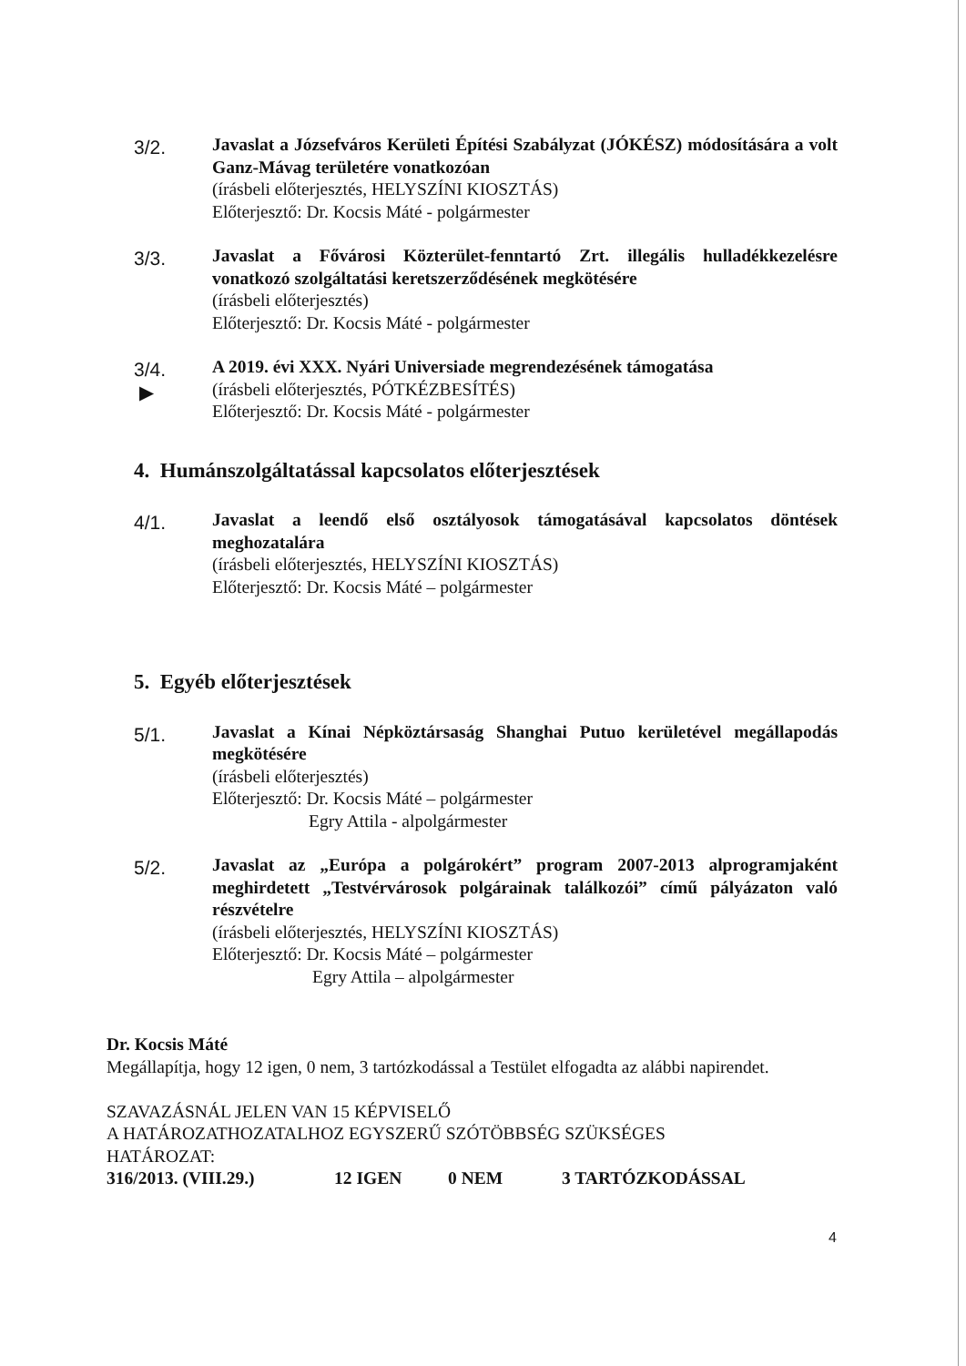3/2.
Javaslat a Józsefváros Kerületi Építési Szabályzat (JÓKÉSZ) módosítására a volt Ganz-Mávag területére vonatkozóan
(írásbeli előterjesztés, HELYSZÍNI KIOSZTÁS)
Előterjesztő: Dr. Kocsis Máté - polgármester
3/3.
Javaslat a Fővárosi Közterület-fenntartó Zrt. illegális hulladékkezelésre vonatkozó szolgáltatási keretszerződésének megkötésére
(írásbeli előterjesztés)
Előterjesztő: Dr. Kocsis Máté - polgármester
3/4.
▶
A 2019. évi XXX. Nyári Universiade megrendezésének támogatása
(írásbeli előterjesztés, PÓTKÉZBESÍTÉS)
Előterjesztő: Dr. Kocsis Máté - polgármester
4. Humánszolgáltatással kapcsolatos előterjesztések
4/1.
Javaslat a leendő első osztályosok támogatásával kapcsolatos döntések meghozatalára
(írásbeli előterjesztés, HELYSZÍNI KIOSZTÁS)
Előterjesztő: Dr. Kocsis Máté – polgármester
5. Egyéb előterjesztések
5/1.
Javaslat a Kínai Népköztársaság Shanghai Putuo kerületével megállapodás megkötésére
(írásbeli előterjesztés)
Előterjesztő: Dr. Kocsis Máté – polgármester
Egry Attila - alpolgármester
5/2.
Javaslat az „Európa a polgárokért” program 2007-2013 alprogramjaként meghirdetett „Testvérvárosok polgárainak találkozói” című pályázaton való részvételre
(írásbeli előterjesztés, HELYSZÍNI KIOSZTÁS)
Előterjesztő: Dr. Kocsis Máté – polgármester
Egry Attila – alpolgármester
Dr. Kocsis Máté
Megállapítja, hogy 12 igen, 0 nem, 3 tartózkodással a Testület elfogadta az alábbi napirendet.
SZAVAZÁSNÁL JELEN VAN 15 KÉPVISELŐ
A HATÁROZATHOZATALHOZ EGYSZERŰ SZÓTÖBBSÉG SZÜKSÉGES
HATÁROZAT:
316/2013. (VIII.29.) 12 IGEN 0 NEM 3 TARTÓZKODÁSSAL
4